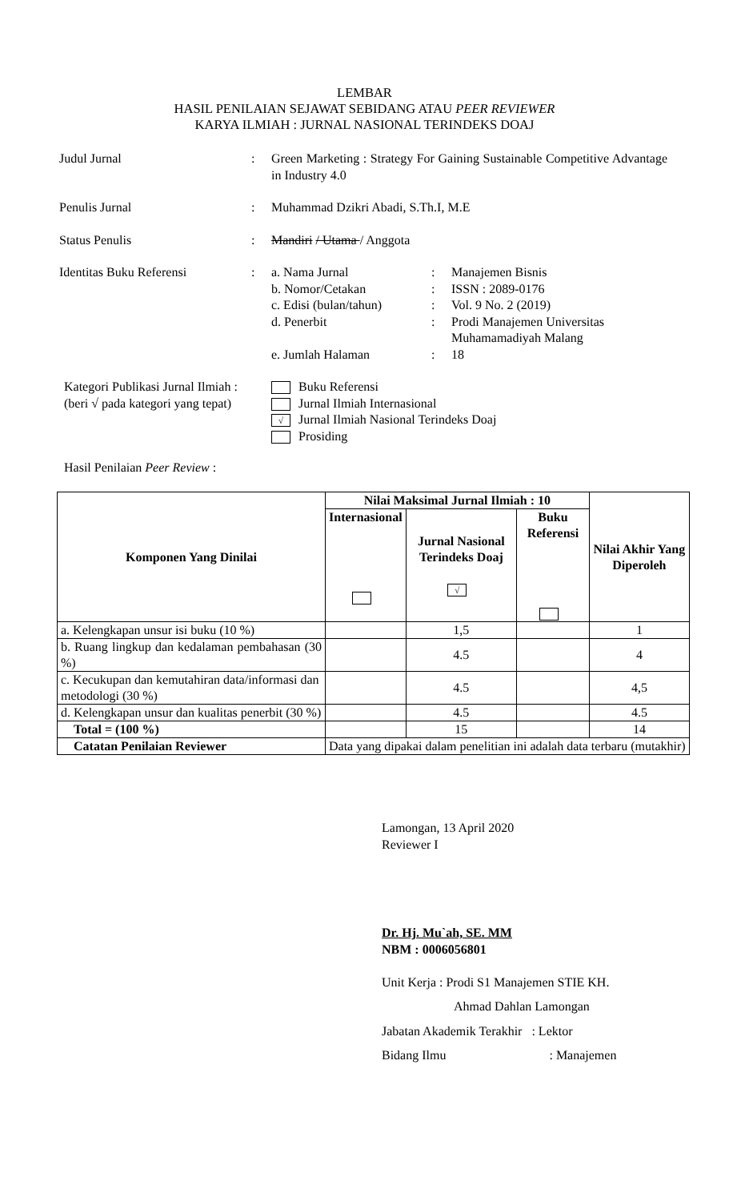LEMBAR
HASIL PENILAIAN SEJAWAT SEBIDANG ATAU PEER REVIEWER
KARYA ILMIAH : JURNAL NASIONAL TERINDEKS DOAJ
Judul Jurnal : Green Marketing : Strategy For Gaining Sustainable Competitive Advantage in Industry 4.0
Penulis Jurnal : Muhammad Dzikri Abadi, S.Th.I, M.E
Status Penulis : Mandiri / Utama / Anggota
Identitas Buku Referensi :
a. Nama Jurnal : Manajemen Bisnis
b. Nomor/Cetakan : ISSN : 2089-0176
c. Edisi (bulan/tahun)
: Vol. 9 No. 2 (2019)
d. Penerbit : Prodi Manajemen Universitas
Muhamamadiyah Malang
e. Jumlah Halaman : 18
Kategori Publikasi Jurnal Ilmiah :
(beri √ pada kategori yang tepat)
Buku Referensi
Jurnal Ilmiah Internasional
√ Jurnal Ilmiah Nasional Terindeks Doaj
Prosiding
Hasil Penilaian Peer Review :
| Komponen Yang Dinilai | Nilai Maksimal Jurnal Ilmiah : 10 | | | Nilai Akhir Yang Diperoleh |
| --- | --- | --- | --- | --- |
| | Internasional | Jurnal Nasional Terindeks Doaj √ | Buku Referensi | |
| a. Kelengkapan unsur isi buku (10 %) | | 1,5 | | 1 |
| b. Ruang lingkup dan kedalaman pembahasan (30 %) | | 4.5 | | 4 |
| c. Kecukupan dan kemutahiran data/informasi dan metodologi (30 %) | | 4.5 | | 4,5 |
| d. Kelengkapan unsur dan kualitas penerbit (30 %) | | 4.5 | | 4.5 |
| Total = (100 %) | | 15 | | 14 |
| Catatan Penilaian Reviewer | Data yang dipakai dalam penelitian ini adalah data terbaru (mutakhir) | | | |
Lamongan, 13 April 2020
Reviewer I
Dr. Hj. Mu`ah, SE. MM
NBM : 0006056801
Unit Kerja : Prodi S1 Manajemen STIE KH.
Ahmad Dahlan Lamongan
Jabatan Akademik Terakhir : Lektor
Bidang Ilmu : Manajemen